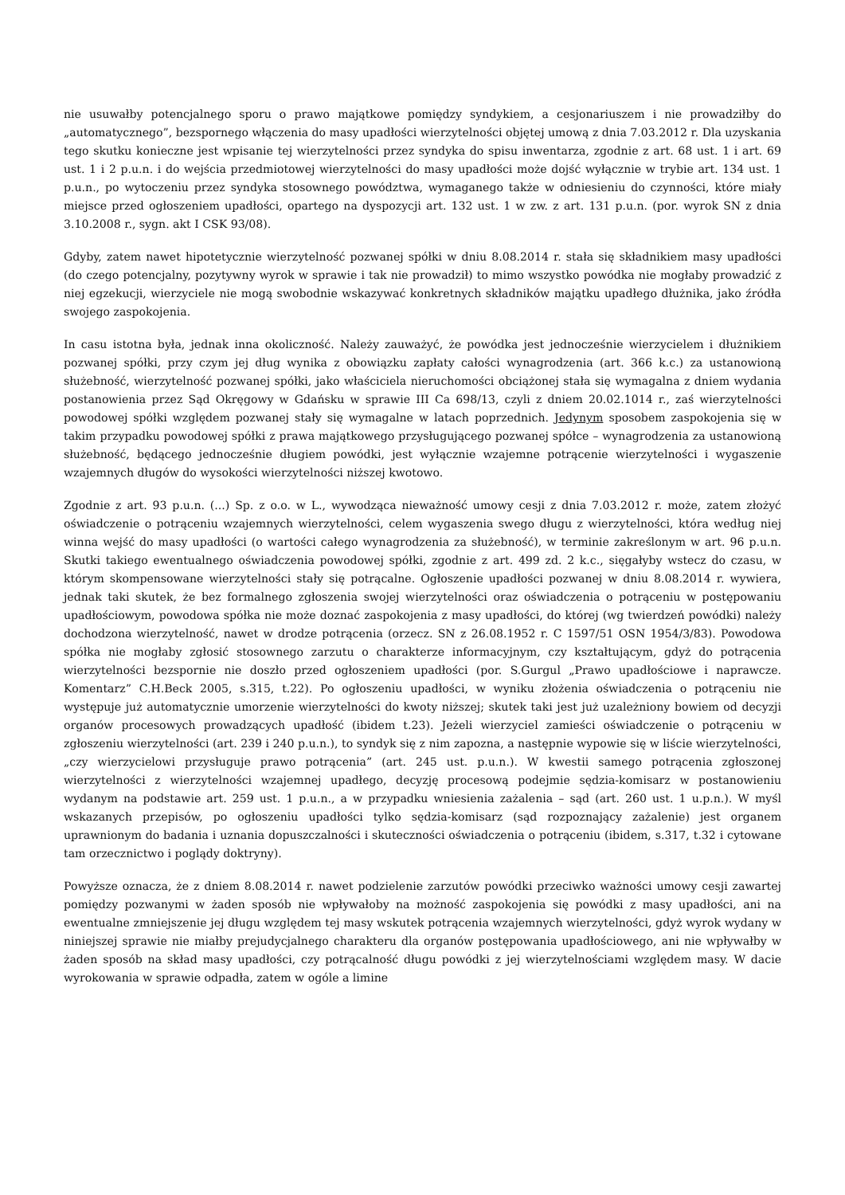nie usuwałby potencjalnego sporu o prawo majątkowe pomiędzy syndykiem, a cesjonariuszem i nie prowadziłby do „automatycznego”, bezspornego włączenia do masy upadłości wierzytelności objętej umową z dnia 7.03.2012 r. Dla uzyskania tego skutku konieczne jest wpisanie tej wierzytelności przez syndyka do spisu inwentarza, zgodnie z art. 68 ust. 1 i art. 69 ust. 1 i 2 p.u.n. i do wejścia przedmiotowej wierzytelności do masy upadłości może dojść wyłącznie w trybie art. 134 ust. 1 p.u.n., po wytoczeniu przez syndyka stosownego powództwa, wymaganego także w odniesieniu do czynności, które miały miejsce przed ogłoszeniem upadłości, opartego na dyspozycji art. 132 ust. 1 w zw. z art. 131 p.u.n. (por. wyrok SN z dnia 3.10.2008 r., sygn. akt I CSK 93/08).
Gdyby, zatem nawet hipotetycznie wierzytelność pozwanej spółki w dniu 8.08.2014 r. stała się składnikiem masy upadłości (do czego potencjalny, pozytywny wyrok w sprawie i tak nie prowadził) to mimo wszystko powódka nie mogłaby prowadzić z niej egzekucji, wierzyciele nie mogą swobodnie wskazywać konkretnych składników majątku upadłego dłużnika, jako źródła swojego zaspokojenia.
In casu istotna była, jednak inna okoliczność. Należy zauważyć, że powódka jest jednocześnie wierzycielem i dłużnikiem pozwanej spółki, przy czym jej dług wynika z obowiązku zapłaty całości wynagrodzenia (art. 366 k.c.) za ustanowioną służebność, wierzytelność pozwanej spółki, jako właściciela nieruchomości obciążonej stała się wymagalna z dniem wydania postanowienia przez Sąd Okręgowy w Gdańsku w sprawie III Ca 698/13, czyli z dniem 20.02.1014 r., zaś wierzytelności powodowej spółki względem pozwanej stały się wymagalne w latach poprzednich. Jedynym sposobem zaspokojenia się w takim przypadku powodowej spółki z prawa majątkowego przysługującego pozwanej spółce – wynagrodzenia za ustanowioną służebność, będącego jednocześnie długiem powódki, jest wyłącznie wzajemne potrącenie wierzytelności i wygaszenie wzajemnych długów do wysokości wierzytelności niższej kwotowo.
Zgodnie z art. 93 p.u.n. (...) Sp. z o.o. w L., wywodząca nieważność umowy cesji z dnia 7.03.2012 r. może, zatem złożyć oświadczenie o potrąceniu wzajemnych wierzytelności, celem wygaszenia swego długu z wierzytelności, która według niej winna wejść do masy upadłości (o wartości całego wynagrodzenia za służebność), w terminie zakreślonym w art. 96 p.u.n. Skutki takiego ewentualnego oświadczenia powodowej spółki, zgodnie z art. 499 zd. 2 k.c., sięgałyby wstecz do czasu, w którym skompensowane wierzytelności stały się potrącalne. Ogłoszenie upadłości pozwanej w dniu 8.08.2014 r. wywiera, jednak taki skutek, że bez formalnego zgłoszenia swojej wierzytelności oraz oświadczenia o potrąceniu w postępowaniu upadłościowym, powodowa spółka nie może doznać zaspokojenia z masy upadłości, do której (wg twierdzeń powódki) należy dochodzona wierzytelność, nawet w drodze potrącenia (orzecz. SN z 26.08.1952 r. C 1597/51 OSN 1954/3/83). Powodowa spółka nie mogłaby zgłosić stosownego zarzutu o charakterze informacyjnym, czy kształtującym, gdyż do potrącenia wierzytelności bezspornie nie doszło przed ogłoszeniem upadłości (por. S.Gurgul „Prawo upadłościowe i naprawcze. Komentarz” C.H.Beck 2005, s.315, t.22). Po ogłoszeniu upadłości, w wyniku złożenia oświadczenia o potrąceniu nie występuje już automatycznie umorzenie wierzytelności do kwoty niższej; skutek taki jest już uzależniony bowiem od decyzji organów procesowych prowadzących upadłość (ibidem t.23). Jeżeli wierzyciel zamieści oświadczenie o potrąceniu w zgłoszeniu wierzytelności (art. 239 i 240 p.u.n.), to syndyk się z nim zapozna, a następnie wypowie się w liście wierzytelności, „czy wierzycielowi przysługuje prawo potrącenia” (art. 245 ust. p.u.n.). W kwestii samego potrącenia zgłoszonej wierzytelności z wierzytelności wzajemnej upadłego, decyzję procesową podejmie sędzia-komisarz w postanowieniu wydanym na podstawie art. 259 ust. 1 p.u.n., a w przypadku wniesienia zażalenia – sąd (art. 260 ust. 1 u.p.n.). W myśl wskazanych przepisów, po ogłoszeniu upadłości tylko sędzia-komisarz (sąd rozpoznający zażalenie) jest organem uprawnionym do badania i uznania dopuszczalności i skuteczności oświadczenia o potrąceniu (ibidem, s.317, t.32 i cytowane tam orzecznictwo i poglądy doktryny).
Powyższe oznacza, że z dniem 8.08.2014 r. nawet podzielenie zarzutów powódki przeciwko ważności umowy cesji zawartej pomiędzy pozwanymi w żaden sposób nie wpływałoby na możność zaspokojenia się powódki z masy upadłości, ani na ewentualne zmniejszenie jej długu względem tej masy wskutek potrącenia wzajemnych wierzytelności, gdyż wyrok wydany w niniejszej sprawie nie miałby prejudycjalnego charakteru dla organów postępowania upadłościowego, ani nie wpływałby w żaden sposób na skład masy upadłości, czy potrącalność długu powódki z jej wierzytelnościami względem masy. W dacie wyrokowania w sprawie odpadła, zatem w ogóle a limine